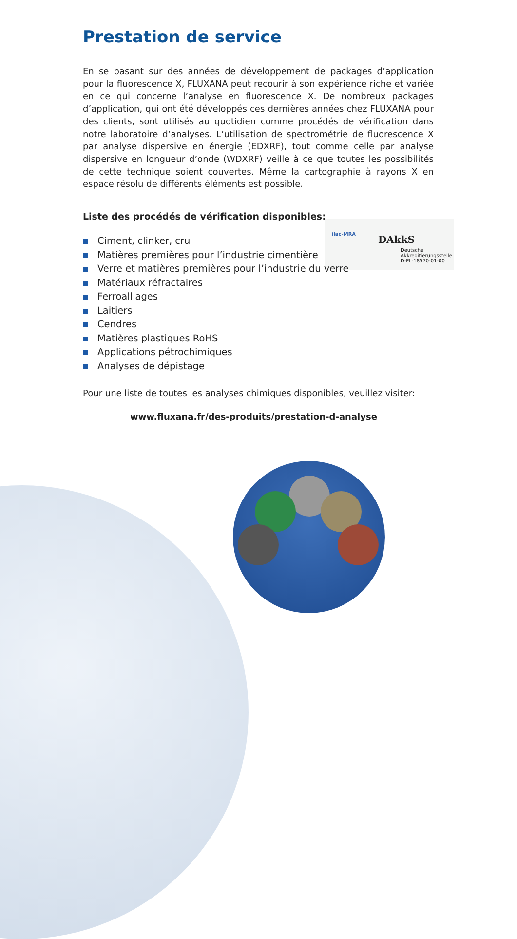ilac-MRA
DAkkS
Deutsche
Akkreditierungsstelle
D-PL-18570-01-00
Prestation de service
En se basant sur des années de développement de packages d’application pour la fluorescence X, FLUXANA peut recourir à son expérience riche et variée en ce qui concerne l’analyse en fluorescence X. De nombreux packages d’application, qui ont été développés ces dernières années chez FLUXANA pour des clients, sont utilisés au quotidien comme procédés de vérification dans notre laboratoire d’analyses. L’utilisation de spectrométrie de fluorescence X par analyse dispersive en énergie (EDXRF), tout comme celle par analyse dispersive en longueur d’onde (WDXRF) veille à ce que toutes les possibilités de cette technique soient couvertes. Même la cartographie à rayons X en espace résolu de différents éléments est possible.
Liste des procédés de vérification disponibles:
Ciment, clinker, cru
Matières premières pour l’industrie cimentière
Verre et matières premières pour l’industrie du verre
Matériaux réfractaires
Ferroalliages
Laitiers
Cendres
Matières plastiques RoHS
Applications pétrochimiques
Analyses de dépistage
Pour une liste de toutes les analyses chimiques disponibles, veuillez visiter:
www.fluxana.fr/des-produits/prestation-d-analyse